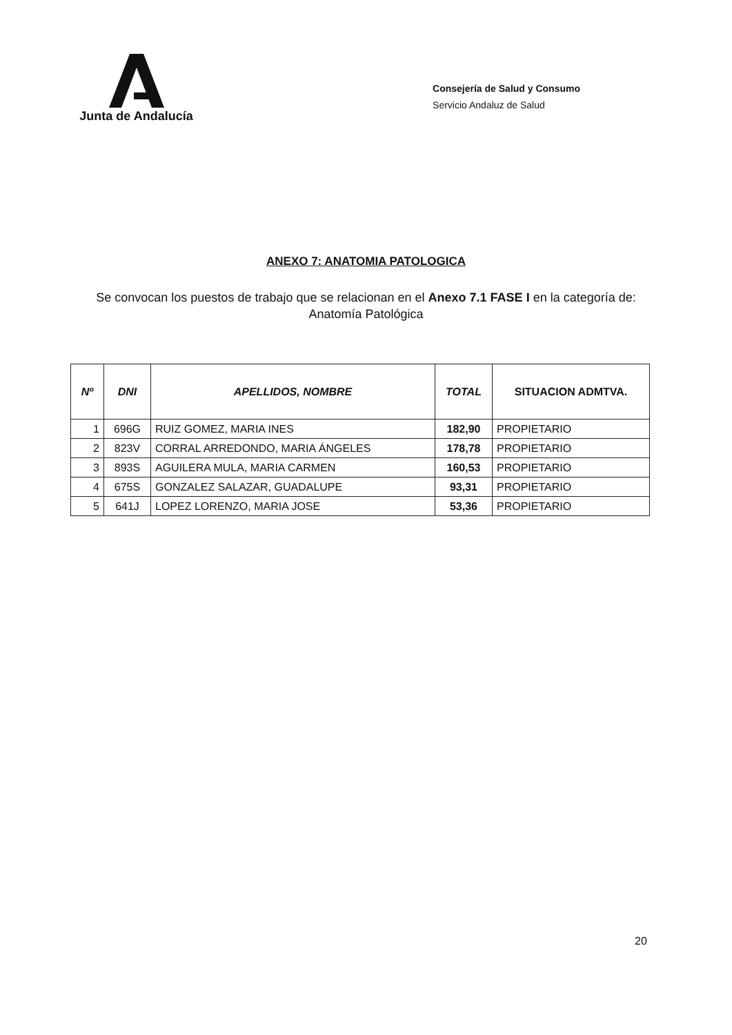Junta de Andalucía
Consejería de Salud y Consumo
Servicio Andaluz de Salud
ANEXO 7: ANATOMIA PATOLOGICA
Se convocan los puestos de trabajo que se relacionan en el Anexo 7.1 FASE I en la categoría de:
Anatomía Patológica
| Nº | DNI | APELLIDOS, NOMBRE | TOTAL | SITUACION ADMTVA. |
| --- | --- | --- | --- | --- |
| 1 | 696G | RUIZ GOMEZ, MARIA INES | 182,90 | PROPIETARIO |
| 2 | 823V | CORRAL ARREDONDO, MARIA ÁNGELES | 178,78 | PROPIETARIO |
| 3 | 893S | AGUILERA MULA, MARIA CARMEN | 160,53 | PROPIETARIO |
| 4 | 675S | GONZALEZ SALAZAR, GUADALUPE | 93,31 | PROPIETARIO |
| 5 | 641J | LOPEZ LORENZO, MARIA JOSE | 53,36 | PROPIETARIO |
20